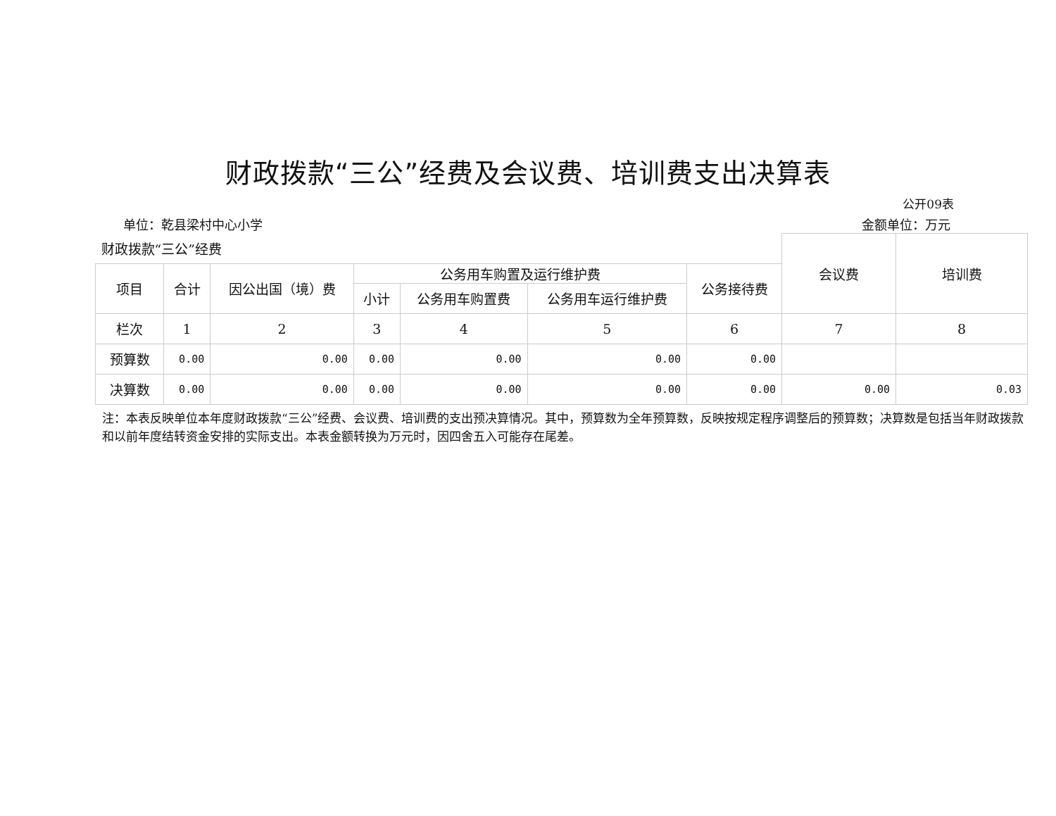财政拨款“三公”经费及会议费、培训费支出决算表
公开09表
单位：乾县梁村中心小学 金额单位：万元
| 财政拨款“三公”经费 | | | | | | | 会议费 | 培训费 |
| --- | --- | --- | --- | --- | --- | --- | --- | --- |
| 项目 | 合计 | 因公出国（境）费 | 公务用车购置及运行维护费 | | | 公务接待费 | | |
| | | | 小计 | 公务用车购置费 | 公务用车运行维护费 | | | |
| 栏次 | 1 | 2 | 3 | 4 | 5 | 6 | 7 | 8 |
| 预算数 | 0.00 | 0.00 | 0.00 | 0.00 | 0.00 | 0.00 | | |
| 决算数 | 0.00 | 0.00 | 0.00 | 0.00 | 0.00 | 0.00 | 0.00 | 0.03 |
注：本表反映单位本年度财政拨款“三公”经费、会议费、培训费的支出预决算情况。其中，预算数为全年预算数，反映按规定程序调整后的预算数；决算数是包括当年财政拨款和以前年度结转资金安排的实际支出。本表金额转换为万元时，因四舍五入可能存在尾差。